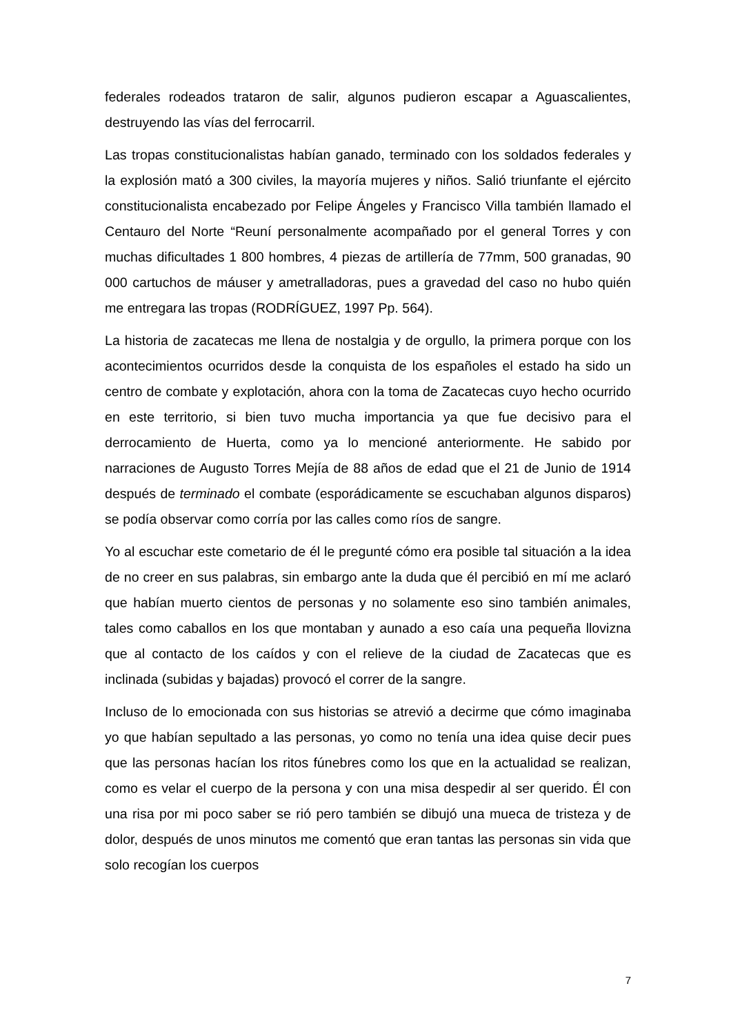federales rodeados trataron de salir, algunos pudieron escapar a Aguascalientes, destruyendo las vías del ferrocarril.
Las tropas constitucionalistas habían ganado, terminado con los soldados federales y la explosión mató a 300 civiles, la mayoría mujeres y niños. Salió triunfante el ejército constitucionalista encabezado por Felipe Ángeles y Francisco Villa también llamado el Centauro del Norte “Reuní personalmente acompañado por el general Torres y con muchas dificultades 1 800 hombres, 4 piezas de artillería de 77mm, 500 granadas, 90 000 cartuchos de máuser y ametralladoras, pues a gravedad del caso no hubo quién me entregara las tropas (RODRÍGUEZ, 1997 Pp. 564).
La historia de zacatecas me llena de nostalgia y de orgullo, la primera porque con los acontecimientos ocurridos desde la conquista de los españoles el estado ha sido un centro de combate y explotación, ahora con la toma de Zacatecas cuyo hecho ocurrido en este territorio, si bien tuvo mucha importancia ya que fue decisivo para el derrocamiento de Huerta, como ya lo mencioné anteriormente. He sabido por narraciones de Augusto Torres Mejía de 88 años de edad que el 21 de Junio de 1914 después de terminado el combate (esporádicamente se escuchaban algunos disparos) se podía observar como corría por las calles como ríos de sangre.
Yo al escuchar este cometario de él le pregunté cómo era posible tal situación a la idea de no creer en sus palabras, sin embargo ante la duda que él percibió en mí me aclaró que habían muerto cientos de personas y no solamente eso sino también animales, tales como caballos en los que montaban y aunado a eso caía una pequeña llovizna que al contacto de los caídos y con el relieve de la ciudad de Zacatecas que es inclinada (subidas y bajadas) provocó el correr de la sangre.
Incluso de lo emocionada con sus historias se atrevió a decirme que cómo imaginaba yo que habían sepultado a las personas, yo como no tenía una idea quise decir pues que las personas hacían los ritos fúnebres como los que en la actualidad se realizan, como es velar el cuerpo de la persona y con una misa despedir al ser querido. Él con una risa por mi poco saber se rió pero también se dibujó una mueca de tristeza y de dolor, después de unos minutos me comentó que eran tantas las personas sin vida que solo recogían los cuerpos
7